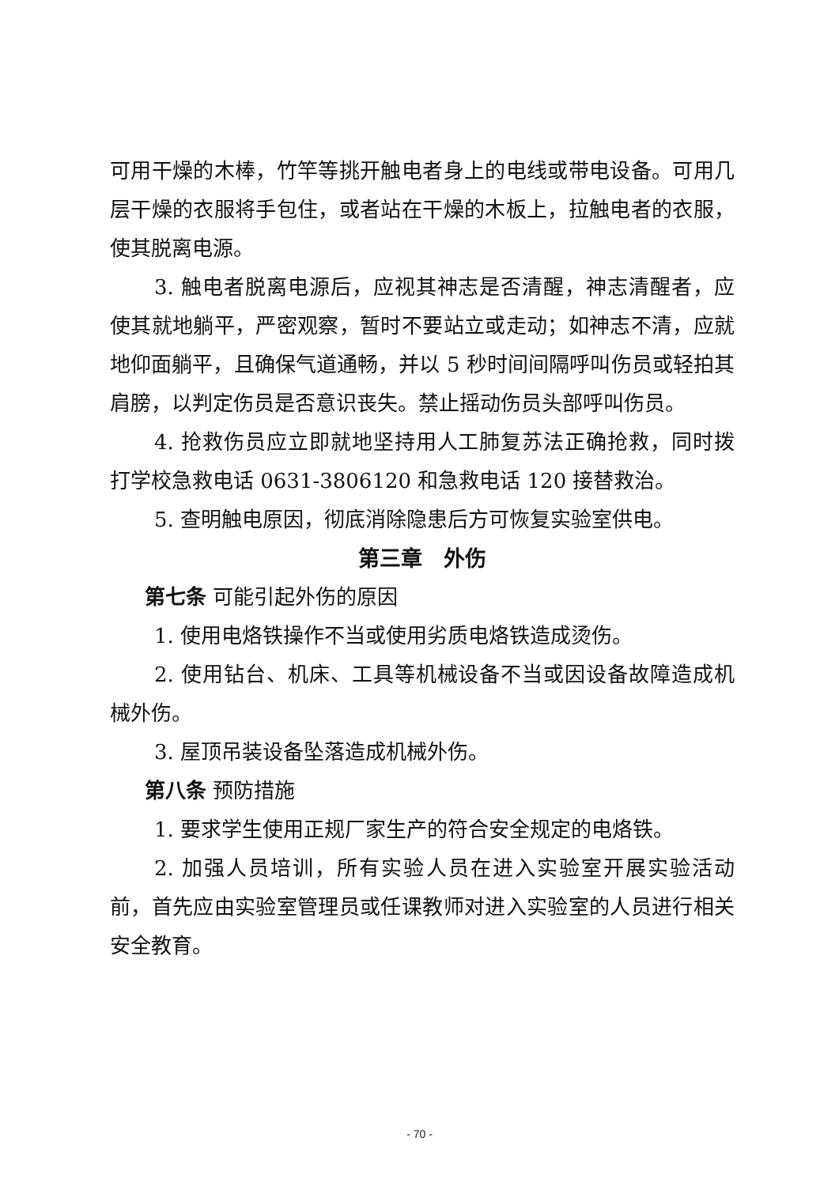可用干燥的木棒，竹竿等挑开触电者身上的电线或带电设备。可用几层干燥的衣服将手包住，或者站在干燥的木板上，拉触电者的衣服，使其脱离电源。
3. 触电者脱离电源后，应视其神志是否清醒，神志清醒者，应使其就地躺平，严密观察，暂时不要站立或走动；如神志不清，应就地仰面躺平，且确保气道通畅，并以 5 秒时间间隔呼叫伤员或轻拍其肩膀，以判定伤员是否意识丧失。禁止摇动伤员头部呼叫伤员。
4. 抢救伤员应立即就地坚持用人工肺复苏法正确抢救，同时拨打学校急救电话 0631-3806120 和急救电话 120 接替救治。
5. 查明触电原因，彻底消除隐患后方可恢复实验室供电。
第三章　外伤
第七条 可能引起外伤的原因
1. 使用电烙铁操作不当或使用劣质电烙铁造成烫伤。
2. 使用钻台、机床、工具等机械设备不当或因设备故障造成机械外伤。
3. 屋顶吊装设备坠落造成机械外伤。
第八条 预防措施
1. 要求学生使用正规厂家生产的符合安全规定的电烙铁。
2. 加强人员培训，所有实验人员在进入实验室开展实验活动前，首先应由实验室管理员或任课教师对进入实验室的人员进行相关安全教育。
- 70 -